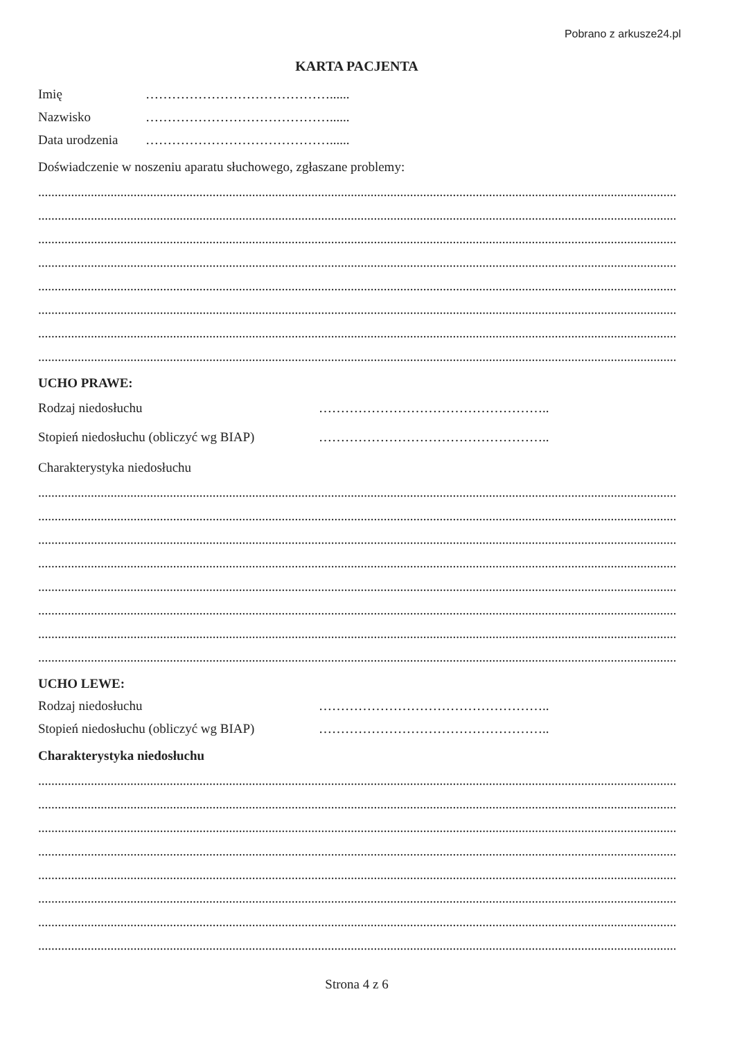Pobrano z arkusze24.pl
KARTA PACJENTA
Imię ……………………………………......
Nazwisko ……………………………………......
Data urodzenia ……………………………………......
Doświadczenie w noszeniu aparatu słuchowego, zgłaszane problemy:
..................................................................................................................................................................................................................................
..................................................................................................................................................................................................................................
..................................................................................................................................................................................................................................
..................................................................................................................................................................................................................................
..................................................................................................................................................................................................................................
..................................................................................................................................................................................................................................
..................................................................................................................................................................................................................................
..................................................................................................................................................................................................................................
UCHO PRAWE:
Rodzaj niedosłuchu ……………………………………………..
Stopień niedosłuchu (obliczyć wg BIAP) ……………………………………………..
Charakterystyka niedosłuchu
..................................................................................................................................................................................................................................
..................................................................................................................................................................................................................................
..................................................................................................................................................................................................................................
..................................................................................................................................................................................................................................
..................................................................................................................................................................................................................................
..................................................................................................................................................................................................................................
..................................................................................................................................................................................................................................
..................................................................................................................................................................................................................................
UCHO LEWE:
Rodzaj niedosłuchu ……………………………………………..
Stopień niedosłuchu (obliczyć wg BIAP) ……………………………………………..
Charakterystyka niedosłuchu
..................................................................................................................................................................................................................................
..................................................................................................................................................................................................................................
..................................................................................................................................................................................................................................
..................................................................................................................................................................................................................................
..................................................................................................................................................................................................................................
..................................................................................................................................................................................................................................
..................................................................................................................................................................................................................................
..................................................................................................................................................................................................................................
Strona 4 z 6